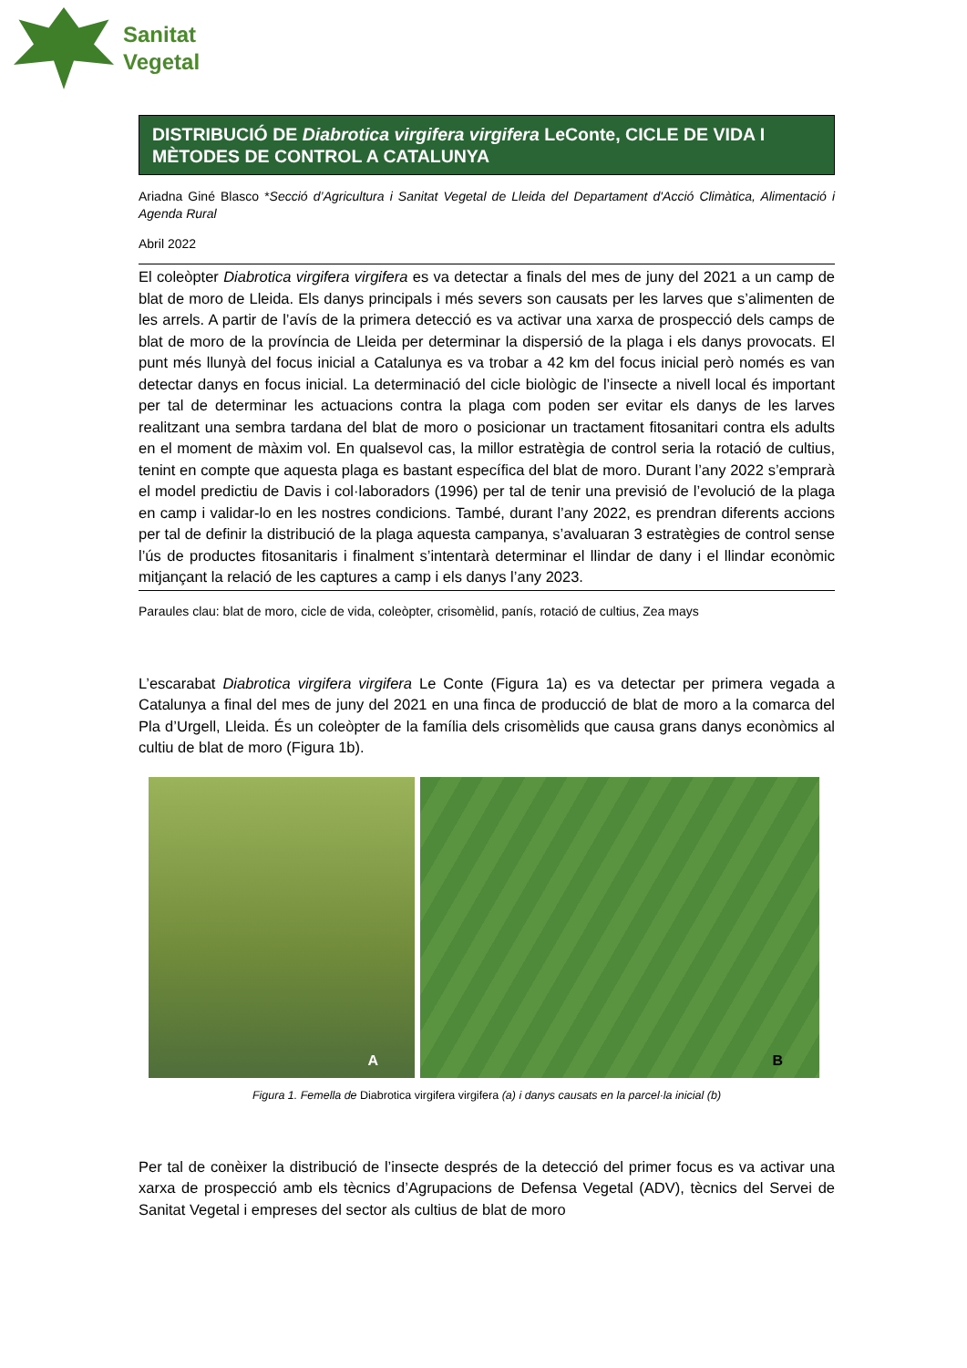Sanitat
Vegetal
DISTRIBUCIÓ DE Diabrotica virgifera virgifera LeConte, CICLE DE VIDA I MÈTODES DE CONTROL A CATALUNYA
Ariadna Giné Blasco *Secció d’Agricultura i Sanitat Vegetal de Lleida del Departament d'Acció Climàtica, Alimentació i Agenda Rural
Abril 2022
El coleòpter Diabrotica virgifera virgifera es va detectar a finals del mes de juny del 2021 a un camp de blat de moro de Lleida. Els danys principals i més severs son causats per les larves que s’alimenten de les arrels. A partir de l’avís de la primera detecció es va activar una xarxa de prospecció dels camps de blat de moro de la província de Lleida per determinar la dispersió de la plaga i els danys provocats. El punt més llunyà del focus inicial a Catalunya es va trobar a 42 km del focus inicial però només es van detectar danys en focus inicial. La determinació del cicle biològic de l’insecte a nivell local és important per tal de determinar les actuacions contra la plaga com poden ser evitar els danys de les larves realitzant una sembra tardana del blat de moro o posicionar un tractament fitosanitari contra els adults en el moment de màxim vol. En qualsevol cas, la millor estratègia de control seria la rotació de cultius, tenint en compte que aquesta plaga es bastant específica del blat de moro. Durant l’any 2022 s’emprarà el model predictiu de Davis i col·laboradors (1996) per tal de tenir una previsió de l’evolució de la plaga en camp i validar-lo en les nostres condicions. També, durant l’any 2022, es prendran diferents accions per tal de definir la distribució de la plaga aquesta campanya, s’avaluaran 3 estratègies de control sense l’ús de productes fitosanitaris i finalment s’intentarà determinar el llindar de dany i el llindar econòmic mitjançant la relació de les captures a camp i els danys l’any 2023.
Paraules clau: blat de moro, cicle de vida, coleòpter, crisomèlid, panís, rotació de cultius, Zea mays
L’escarabat Diabrotica virgifera virgifera Le Conte (Figura 1a) es va detectar per primera vegada a Catalunya a final del mes de juny del 2021 en una finca de producció de blat de moro a la comarca del Pla d’Urgell, Lleida. És un coleòpter de la família dels crisomèlids que causa grans danys econòmics al cultiu de blat de moro (Figura 1b).
A
B
Figura 1. Femella de Diabrotica virgifera virgifera (a) i danys causats en la parcel·la inicial (b)
Per tal de conèixer la distribució de l’insecte després de la detecció del primer focus es va activar una xarxa de prospecció amb els tècnics d’Agrupacions de Defensa Vegetal (ADV), tècnics del Servei de Sanitat Vegetal i empreses del sector als cultius de blat de moro